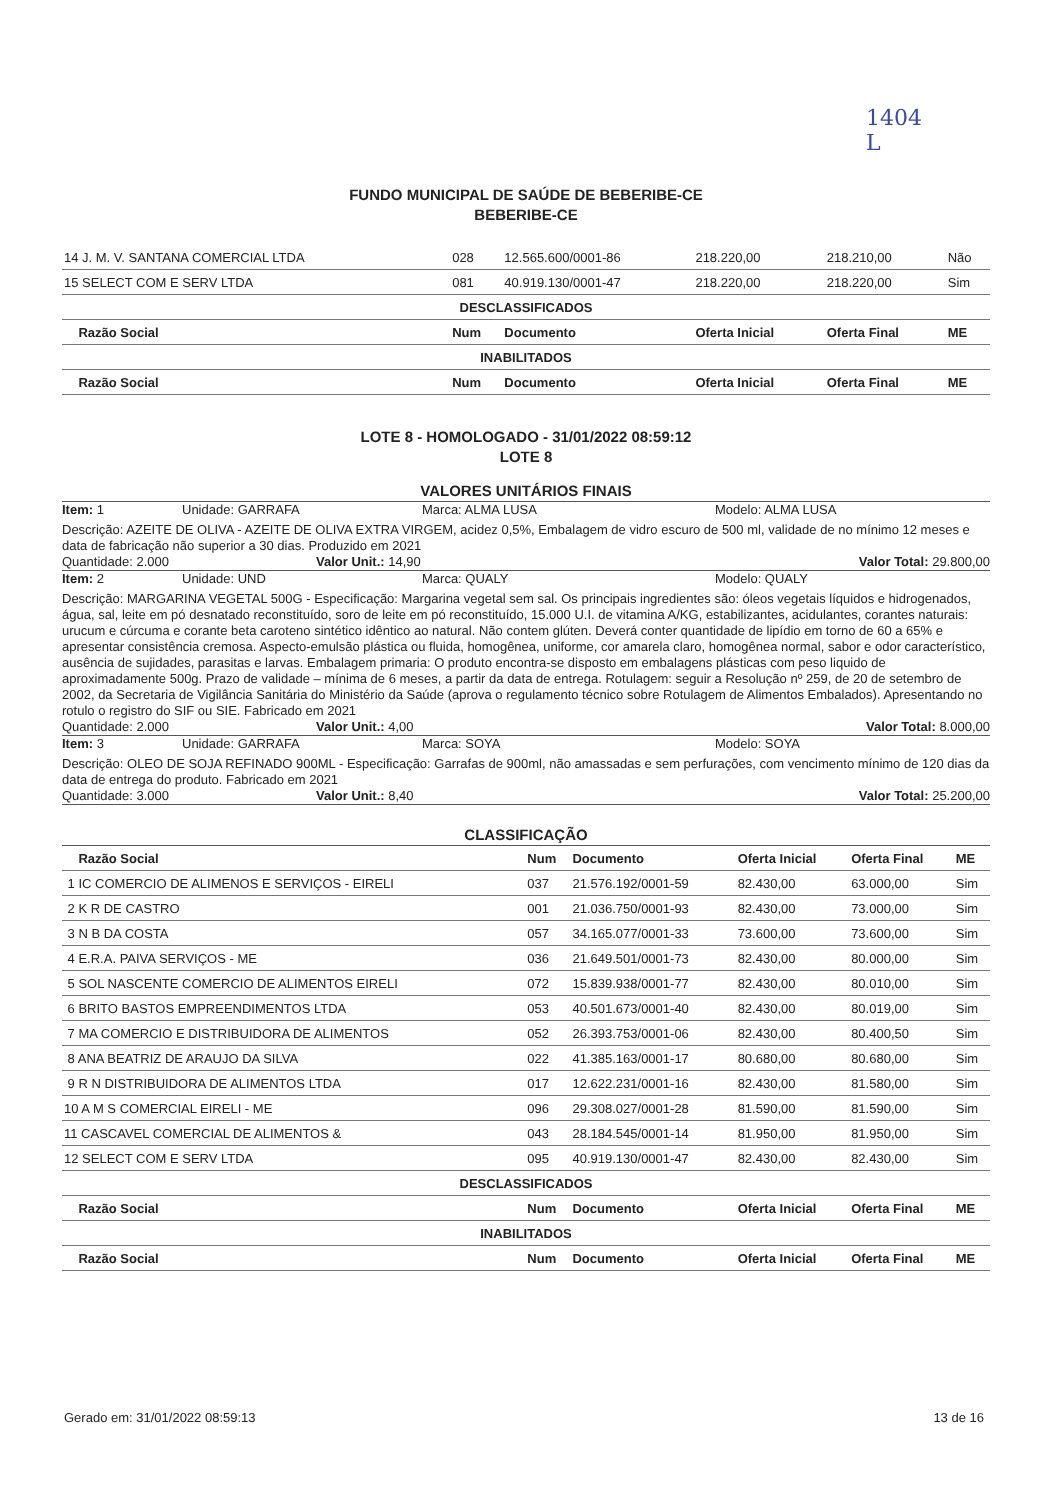1404
L
FUNDO MUNICIPAL DE SAÚDE DE BEBERIBE-CE
BEBERIBE-CE
| 14 J. M. V. SANTANA COMERCIAL LTDA | 028 | 12.565.600/0001-86 | 218.220,00 | 218.210,00 | Não |
| 15 SELECT COM E SERV LTDA | 081 | 40.919.130/0001-47 | 218.220,00 | 218.220,00 | Sim |
| DESCLASSIFICADOS | | | | | |
| Razão Social | Num | Documento | Oferta Inicial | Oferta Final | ME |
| INABILITADOS | | | | | |
| Razão Social | Num | Documento | Oferta Inicial | Oferta Final | ME |
LOTE 8 - HOMOLOGADO - 31/01/2022 08:59:12
LOTE 8
VALORES UNITÁRIOS FINAIS
Item: 1 Unidade: GARRAFA Marca: ALMA LUSA Modelo: ALMA LUSA
Descrição: AZEITE DE OLIVA - AZEITE DE OLIVA EXTRA VIRGEM, acidez 0,5%, Embalagem de vidro escuro de 500 ml, validade de no mínimo 12 meses e data de fabricação não superior a 30 dias. Produzido em 2021
Quantidade: 2.000 Valor Unit.: 14,90 Valor Total: 29.800,00
Item: 2 Unidade: UND Marca: QUALY Modelo: QUALY
Descrição: MARGARINA VEGETAL 500G - Especificação: Margarina vegetal sem sal. Os principais ingredientes são: óleos vegetais líquidos e hidrogenados, água, sal, leite em pó desnatado reconstituído, soro de leite em pó reconstituído, 15.000 U.I. de vitamina A/KG, estabilizantes, acidulantes, corantes naturais: urucum e cúrcuma e corante beta caroteno sintético idêntico ao natural. Não contem glúten. Deverá conter quantidade de lipídio em torno de 60 a 65% e apresentar consistência cremosa. Aspecto-emulsão plástica ou fluida, homogênea, uniforme, cor amarela claro, homogênea normal, sabor e odor característico, ausência de sujidades, parasitas e larvas. Embalagem primaria: O produto encontra-se disposto em embalagens plásticas com peso liquido de aproximadamente 500g. Prazo de validade – mínima de 6 meses, a partir da data de entrega. Rotulagem: seguir a Resolução nº 259, de 20 de setembro de 2002, da Secretaria de Vigilância Sanitária do Ministério da Saúde (aprova o regulamento técnico sobre Rotulagem de Alimentos Embalados). Apresentando no rotulo o registro do SIF ou SIE. Fabricado em 2021
Quantidade: 2.000 Valor Unit.: 4,00 Valor Total: 8.000,00
Item: 3 Unidade: GARRAFA Marca: SOYA Modelo: SOYA
Descrição: OLEO DE SOJA REFINADO 900ML - Especificação: Garrafas de 900ml, não amassadas e sem perfurações, com vencimento mínimo de 120 dias da data de entrega do produto. Fabricado em 2021
Quantidade: 3.000 Valor Unit.: 8,40 Valor Total: 25.200,00
CLASSIFICAÇÃO
| Razão Social | Num | Documento | Oferta Inicial | Oferta Final | ME |
| --- | --- | --- | --- | --- | --- |
| 1 IC COMERCIO DE ALIMENOS E SERVIÇOS - EIRELI | 037 | 21.576.192/0001-59 | 82.430,00 | 63.000,00 | Sim |
| 2 K R DE CASTRO | 001 | 21.036.750/0001-93 | 82.430,00 | 73.000,00 | Sim |
| 3 N B DA COSTA | 057 | 34.165.077/0001-33 | 73.600,00 | 73.600,00 | Sim |
| 4 E.R.A. PAIVA SERVIÇOS - ME | 036 | 21.649.501/0001-73 | 82.430,00 | 80.000,00 | Sim |
| 5 SOL NASCENTE COMERCIO DE ALIMENTOS EIRELI | 072 | 15.839.938/0001-77 | 82.430,00 | 80.010,00 | Sim |
| 6 BRITO BASTOS EMPREENDIMENTOS LTDA | 053 | 40.501.673/0001-40 | 82.430,00 | 80.019,00 | Sim |
| 7 MA COMERCIO E DISTRIBUIDORA DE ALIMENTOS | 052 | 26.393.753/0001-06 | 82.430,00 | 80.400,50 | Sim |
| 8 ANA BEATRIZ DE ARAUJO DA SILVA | 022 | 41.385.163/0001-17 | 80.680,00 | 80.680,00 | Sim |
| 9 R N DISTRIBUIDORA DE ALIMENTOS LTDA | 017 | 12.622.231/0001-16 | 82.430,00 | 81.580,00 | Sim |
| 10 A M S COMERCIAL EIRELI - ME | 096 | 29.308.027/0001-28 | 81.590,00 | 81.590,00 | Sim |
| 11 CASCAVEL COMERCIAL DE ALIMENTOS & | 043 | 28.184.545/0001-14 | 81.950,00 | 81.950,00 | Sim |
| 12 SELECT COM E SERV LTDA | 095 | 40.919.130/0001-47 | 82.430,00 | 82.430,00 | Sim |
| DESCLASSIFICADOS | | | | | |
| Razão Social | Num | Documento | Oferta Inicial | Oferta Final | ME |
| INABILITADOS | | | | | |
| Razão Social | Num | Documento | Oferta Inicial | Oferta Final | ME |
Gerado em: 31/01/2022 08:59:13 13 de 16